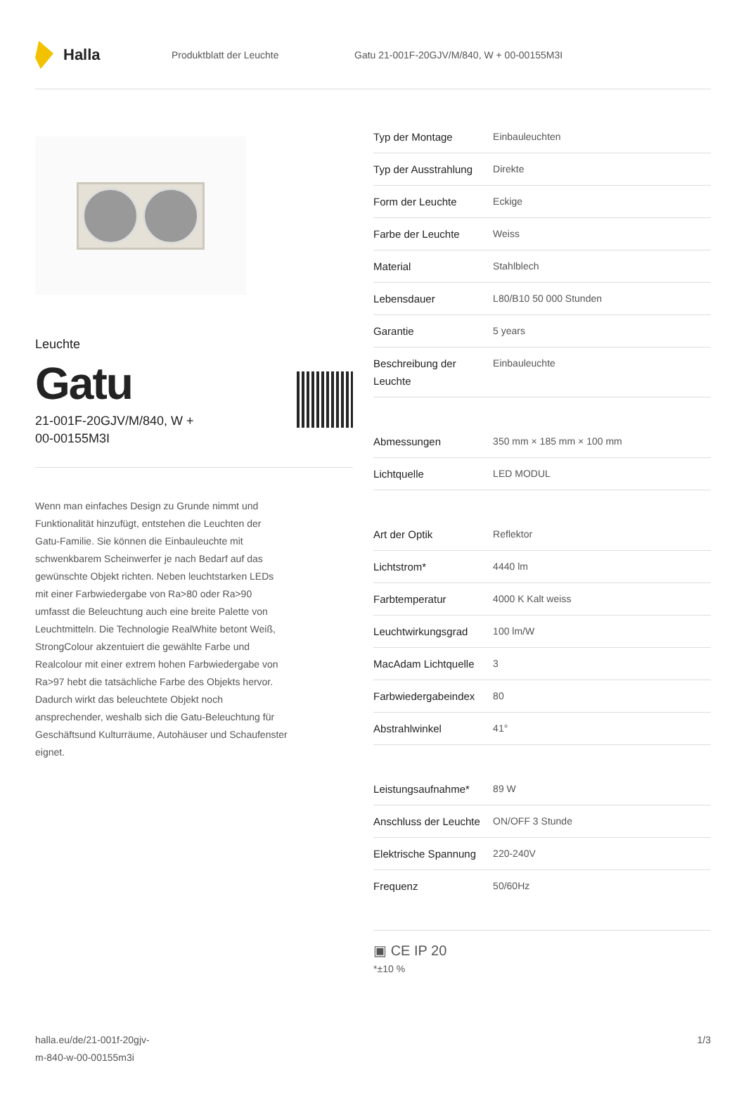Halla
Produktblatt der Leuchte
Gatu 21-001F-20GJV/M/840, W + 00-00155M3I
Leuchte
Gatu
21-001F-20GJV/M/840, W +
00-00155M3I
Wenn man einfaches Design zu Grunde nimmt und Funktionalität hinzufügt, entstehen die Leuchten der Gatu-Familie. Sie können die Einbauleuchte mit schwenkbarem Scheinwerfer je nach Bedarf auf das gewünschte Objekt richten. Neben leuchtstarken LEDs mit einer Farbwiedergabe von Ra>80 oder Ra>90 umfasst die Beleuchtung auch eine breite Palette von Leuchtmitteln. Die Technologie RealWhite betont Weiß, StrongColour akzentuiert die gewählte Farbe und Realcolour mit einer extrem hohen Farbwiedergabe von Ra>97 hebt die tatsächliche Farbe des Objekts hervor. Dadurch wirkt das beleuchtete Objekt noch ansprechender, weshalb sich die Gatu-Beleuchtung für Geschäftsund Kulturräume, Autohäuser und Schaufenster eignet.
| Typ der Montage | Einbauleuchten |
| Typ der Ausstrahlung | Direkte |
| Form der Leuchte | Eckige |
| Farbe der Leuchte | Weiss |
| Material | Stahlblech |
| Lebensdauer | L80/B10 50 000 Stunden |
| Garantie | 5 years |
| Beschreibung der Leuchte | Einbauleuchte |
| Abmessungen | 350 mm × 185 mm × 100 mm |
| Lichtquelle | LED MODUL |
| Art der Optik | Reflektor |
| Lichtstrom* | 4440 lm |
| Farbtemperatur | 4000 K Kalt weiss |
| Leuchtwirkungsgrad | 100 lm/W |
| MacAdam Lichtquelle | 3 |
| Farbwiedergabeindex | 80 |
| Abstrahlwinkel | 41° |
| Leistungsaufnahme* | 89 W |
| Anschluss der Leuchte | ON/OFF 3 Stunde |
| Elektrische Spannung | 220-240V |
| Frequenz | 50/60Hz |
▣ CE IP 20
*±10 %
halla.eu/de/21-001f-20gjv-
m-840-w-00-00155m3i
1/3